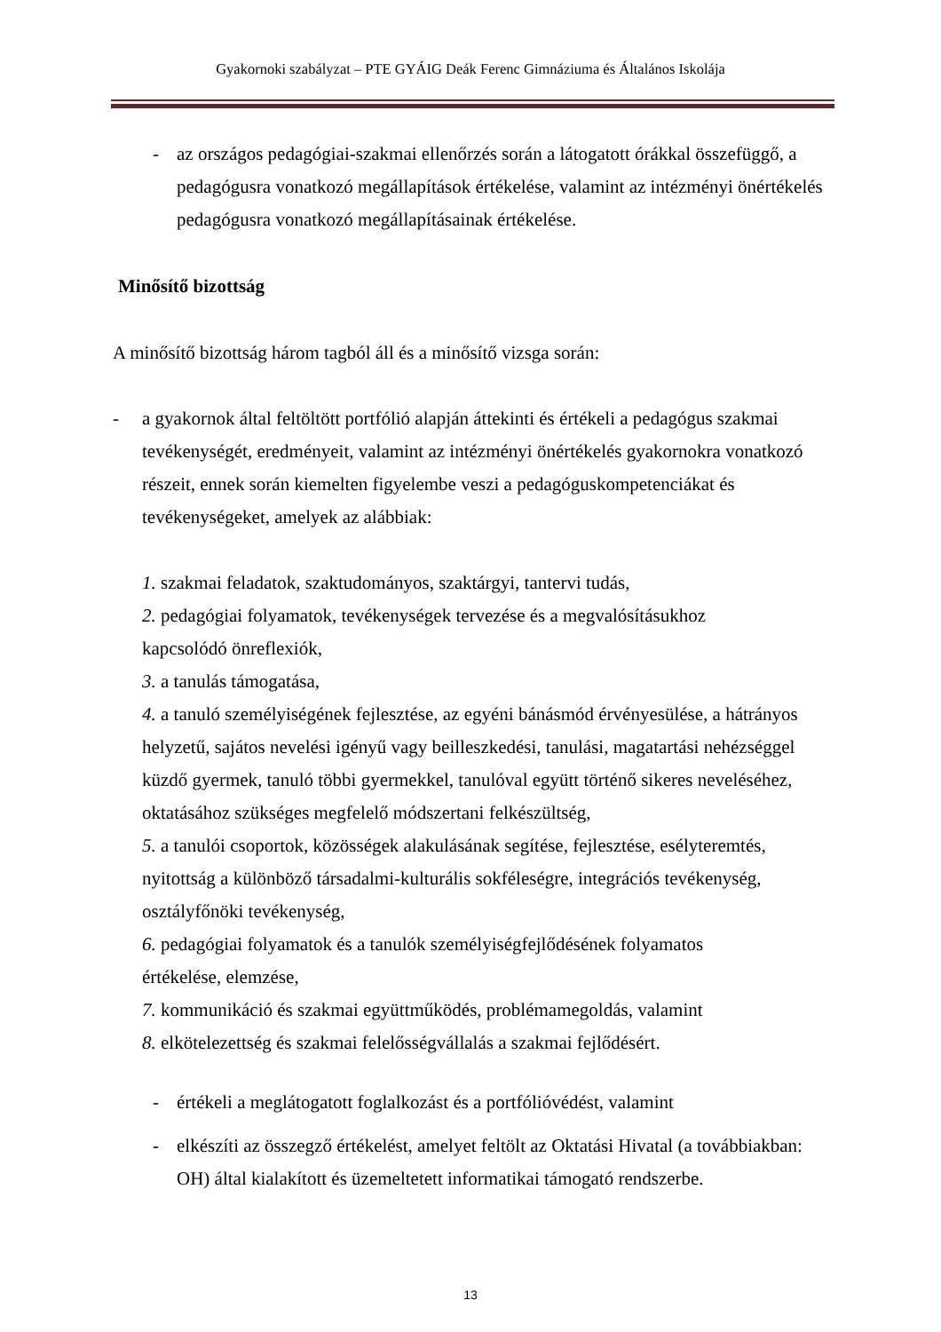Gyakornoki szabályzat – PTE GYÁIG Deák Ferenc Gimnáziuma és Általános Iskolája
- az országos pedagógiai-szakmai ellenőrzés során a látogatott órákkal összefüggő, a pedagógusra vonatkozó megállapítások értékelése, valamint az intézményi önértékelés pedagógusra vonatkozó megállapításainak értékelése.
Minősítő bizottság
A minősítő bizottság három tagból áll és a minősítő vizsga során:
- a gyakornok által feltöltött portfólió alapján áttekinti és értékeli a pedagógus szakmai tevékenységét, eredményeit, valamint az intézményi önértékelés gyakornokra vonatkozó részeit, ennek során kiemelten figyelembe veszi a pedagóguskompetenciákat és tevékenységeket, amelyek az alábbiak:
1. szakmai feladatok, szaktudományos, szaktárgyi, tantervi tudás,
2. pedagógiai folyamatok, tevékenységek tervezése és a megvalósításukhoz
kapcsolódó önreflexiók,
3. a tanulás támogatása,
4. a tanuló személyiségének fejlesztése, az egyéni bánásmód érvényesülése, a hátrányos helyzetű, sajátos nevelési igényű vagy beilleszkedési, tanulási, magatartási nehézséggel küzdő gyermek, tanuló többi gyermekkel, tanulóval együtt történő sikeres neveléséhez, oktatásához szükséges megfelelő módszertani felkészültség,
5. a tanulói csoportok, közösségek alakulásának segítése, fejlesztése, esélyteremtés, nyitottság a különböző társadalmi-kulturális sokféleségre, integrációs tevékenység, osztályfőnöki tevékenység,
6. pedagógiai folyamatok és a tanulók személyiségfejlődésének folyamatos
értékelése, elemzése,
7. kommunikáció és szakmai együttműködés, problémamegoldás, valamint
8. elkötelezettség és szakmai felelősségvállalás a szakmai fejlődésért.
- értékeli a meglátogatott foglalkozást és a portfólióvédést, valamint
- elkészíti az összegző értékelést, amelyet feltölt az Oktatási Hivatal (a továbbiakban: OH) által kialakított és üzemeltetett informatikai támogató rendszerbe.
13